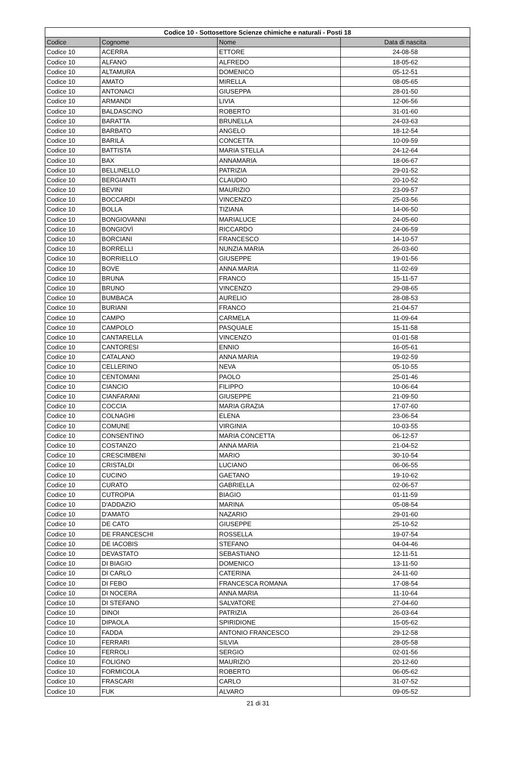| Codice 10 - Sottosettore Scienze chimiche e naturali - Posti 18 | | | |
| --- | --- | --- | --- |
| Codice | Cognome | Nome | Data di nascita |
| Codice 10 | ACERRA | ETTORE | 24-08-58 |
| Codice 10 | ALFANO | ALFREDO | 18-05-62 |
| Codice 10 | ALTAMURA | DOMENICO | 05-12-51 |
| Codice 10 | AMATO | MIRELLA | 08-05-65 |
| Codice 10 | ANTONACI | GIUSEPPA | 28-01-50 |
| Codice 10 | ARMANDI | LIVIA | 12-06-56 |
| Codice 10 | BALDASCINO | ROBERTO | 31-01-60 |
| Codice 10 | BARATTA | BRUNELLA | 24-03-63 |
| Codice 10 | BARBATO | ANGELO | 18-12-54 |
| Codice 10 | BARILÀ | CONCETTA | 10-09-59 |
| Codice 10 | BATTISTA | MARIA STELLA | 24-12-64 |
| Codice 10 | BAX | ANNAMARIA | 18-06-67 |
| Codice 10 | BELLINELLO | PATRIZIA | 29-01-52 |
| Codice 10 | BERGIANTI | CLAUDIO | 20-10-52 |
| Codice 10 | BEVINI | MAURIZIO | 23-09-57 |
| Codice 10 | BOCCARDI | VINCENZO | 25-03-56 |
| Codice 10 | BOLLA | TIZIANA | 14-06-50 |
| Codice 10 | BONGIOVANNI | MARIALUCE | 24-05-60 |
| Codice 10 | BONGIOVÌ | RICCARDO | 24-06-59 |
| Codice 10 | BORCIANI | FRANCESCO | 14-10-57 |
| Codice 10 | BORRELLI | NUNZIA MARIA | 26-03-60 |
| Codice 10 | BORRIELLO | GIUSEPPE | 19-01-56 |
| Codice 10 | BOVE | ANNA MARIA | 11-02-69 |
| Codice 10 | BRUNA | FRANCO | 15-11-57 |
| Codice 10 | BRUNO | VINCENZO | 29-08-65 |
| Codice 10 | BUMBACA | AURELIO | 28-08-53 |
| Codice 10 | BURIANI | FRANCO | 21-04-57 |
| Codice 10 | CAMPO | CARMELA | 11-09-64 |
| Codice 10 | CAMPOLO | PASQUALE | 15-11-58 |
| Codice 10 | CANTARELLA | VINCENZO | 01-01-58 |
| Codice 10 | CANTORESI | ENNIO | 16-05-61 |
| Codice 10 | CATALANO | ANNA MARIA | 19-02-59 |
| Codice 10 | CELLERINO | NEVA | 05-10-55 |
| Codice 10 | CENTOMANI | PAOLO | 25-01-46 |
| Codice 10 | CIANCIO | FILIPPO | 10-06-64 |
| Codice 10 | CIANFARANI | GIUSEPPE | 21-09-50 |
| Codice 10 | COCCIA | MARIA GRAZIA | 17-07-60 |
| Codice 10 | COLNAGHI | ELENA | 23-06-54 |
| Codice 10 | COMUNE | VIRGINIA | 10-03-55 |
| Codice 10 | CONSENTINO | MARIA CONCETTA | 06-12-57 |
| Codice 10 | COSTANZO | ANNA MARIA | 21-04-52 |
| Codice 10 | CRESCIMBENI | MARIO | 30-10-54 |
| Codice 10 | CRISTALDI | LUCIANO | 06-06-55 |
| Codice 10 | CUCINO | GAETANO | 19-10-62 |
| Codice 10 | CURATO | GABRIELLA | 02-06-57 |
| Codice 10 | CUTROPIA | BIAGIO | 01-11-59 |
| Codice 10 | D'ADDAZIO | MARINA | 05-08-54 |
| Codice 10 | D'AMATO | NAZARIO | 29-01-60 |
| Codice 10 | DE CATO | GIUSEPPE | 25-10-52 |
| Codice 10 | DE FRANCESCHI | ROSSELLA | 19-07-54 |
| Codice 10 | DE IACOBIS | STEFANO | 04-04-46 |
| Codice 10 | DEVASTATO | SEBASTIANO | 12-11-51 |
| Codice 10 | DI BIAGIO | DOMENICO | 13-11-50 |
| Codice 10 | DI CARLO | CATERINA | 24-11-60 |
| Codice 10 | DI FEBO | FRANCESCA ROMANA | 17-08-54 |
| Codice 10 | DI NOCERA | ANNA MARIA | 11-10-64 |
| Codice 10 | DI STEFANO | SALVATORE | 27-04-60 |
| Codice 10 | DINOI | PATRIZIA | 26-03-64 |
| Codice 10 | DIPAOLA | SPIRIDIONE | 15-05-62 |
| Codice 10 | FADDA | ANTONIO FRANCESCO | 29-12-58 |
| Codice 10 | FERRARI | SILVIA | 28-05-58 |
| Codice 10 | FERROLI | SERGIO | 02-01-56 |
| Codice 10 | FOLIGNO | MAURIZIO | 20-12-60 |
| Codice 10 | FORMICOLA | ROBERTO | 06-05-62 |
| Codice 10 | FRASCARI | CARLO | 31-07-52 |
| Codice 10 | FUK | ALVARO | 09-05-52 |
21 di 31